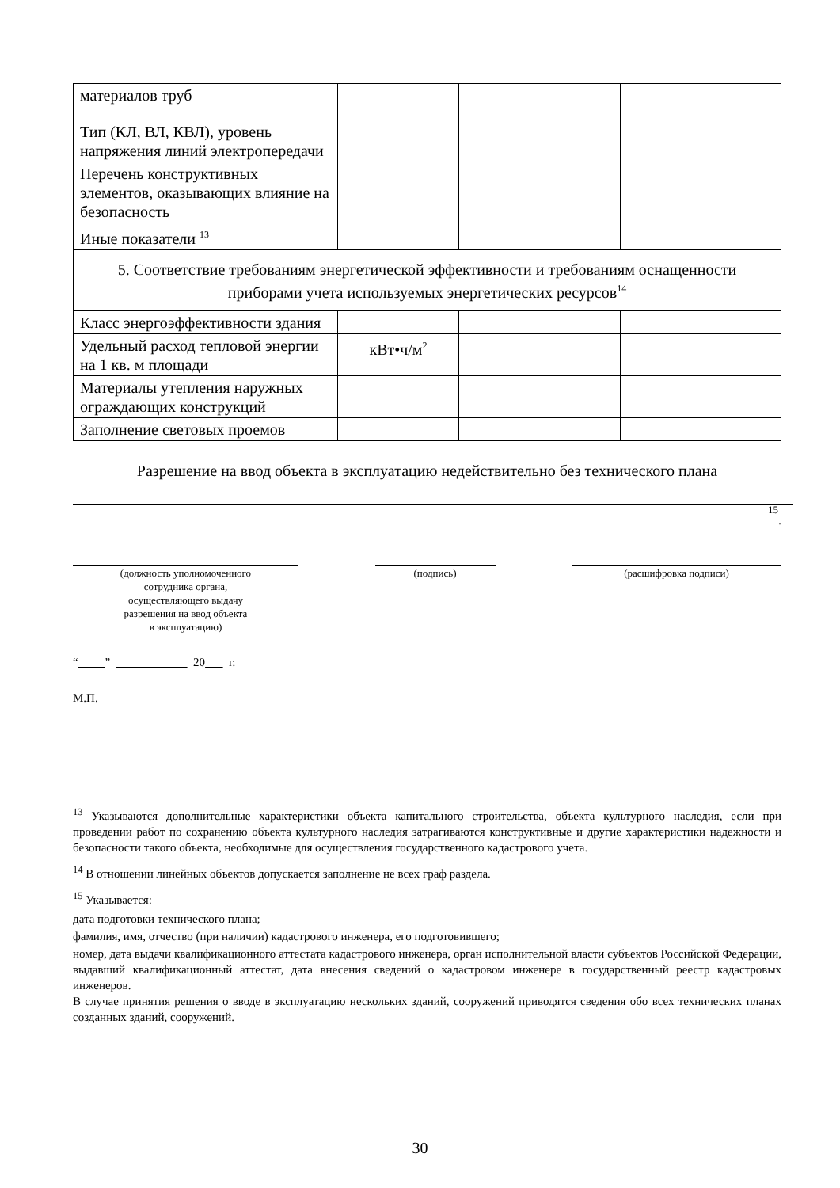| материалов труб | | | |
| Тип (КЛ, ВЛ, КВЛ), уровень напряжения линий электропередачи | | | |
| Перечень конструктивных элементов, оказывающих влияние на безопасность | | | |
| Иные показатели <sup>13</sup> | | | |
| 5. Соответствие требованиям энергетической эффективности и требованиям оснащенности приборами учета используемых энергетических ресурсов<sup>14</sup> | | | |
| Класс энергоэффективности здания | | | |
| Удельный расход тепловой энергии на 1 кв. м площади | кВт•ч/м<sup>2</sup> | | |
| Материалы утепления наружных ограждающих конструкций | | | |
| Заполнение световых проемов | | | |
Разрешение на ввод объекта в эксплуатацию недействительно без технического плана
15.
(должность уполномоченного
сотрудника органа,
осуществляющего выдачу
разрешения на ввод объекта
в эксплуатацию)
(подпись) (расшифровка подписи)
“ ” 20 г.
М.П.
<sup>13</sup> Указываются дополнительные характеристики объекта капитального строительства, объекта культурного наследия, если при проведении работ по сохранению объекта культурного наследия затрагиваются конструктивные и другие характеристики надежности и безопасности такого объекта, необходимые для осуществления государственного кадастрового учета.
<sup>14</sup> В отношении линейных объектов допускается заполнение не всех граф раздела.
<sup>15</sup> Указывается:
дата подготовки технического плана;
фамилия, имя, отчество (при наличии) кадастрового инженера, его подготовившего;
номер, дата выдачи квалификационного аттестата кадастрового инженера, орган исполнительной власти субъектов Российской Федерации, выдавший квалификационный аттестат, дата внесения сведений о кадастровом инженере в государственный реестр кадастровых инженеров.
В случае принятия решения о вводе в эксплуатацию нескольких зданий, сооружений приводятся сведения обо всех технических планах созданных зданий, сооружений.
30